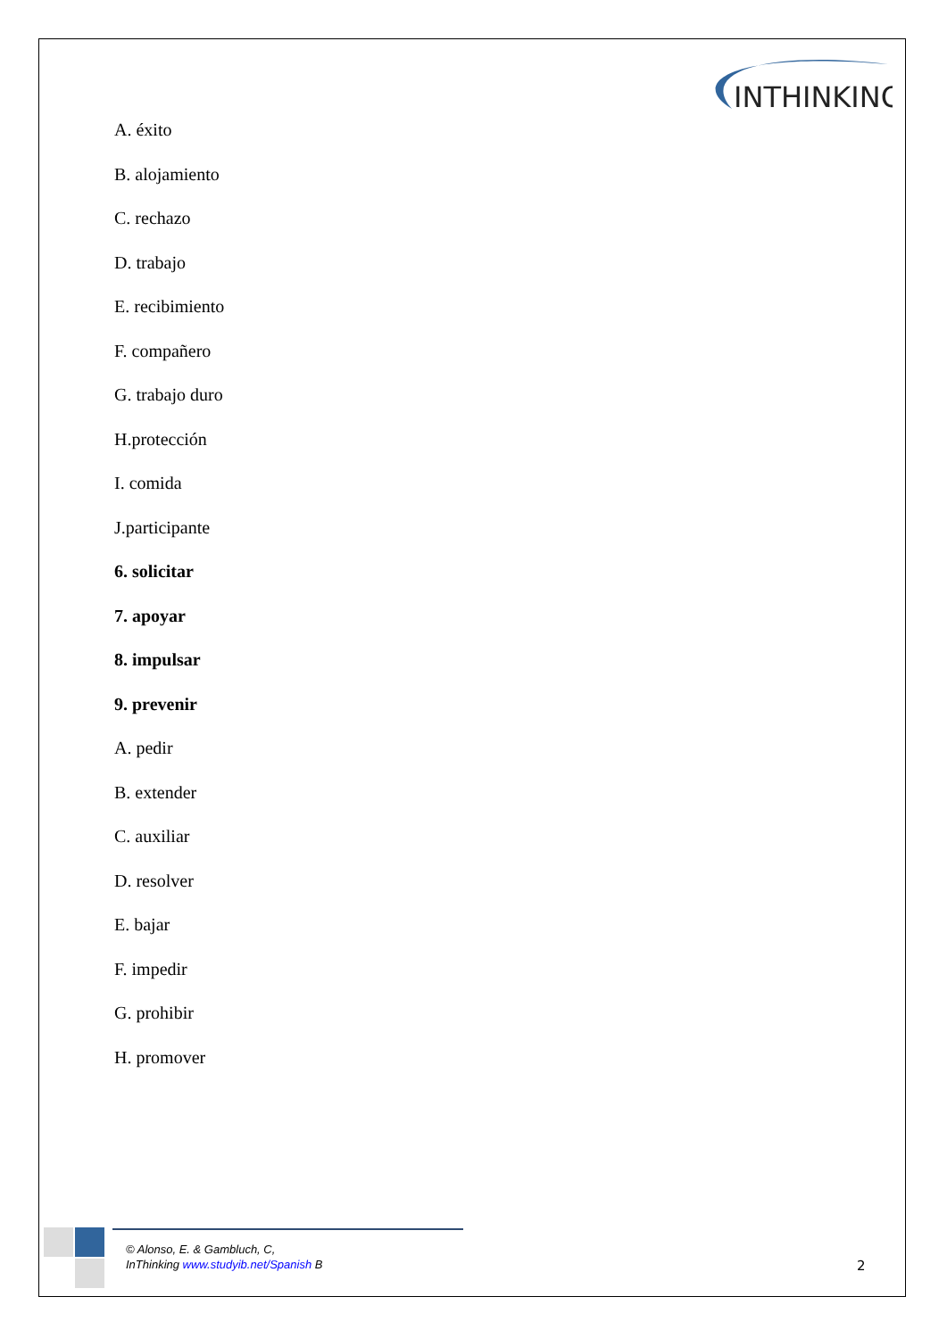INTHINKING
A. éxito
B. alojamiento
C. rechazo
D. trabajo
E. recibimiento
F. compañero
G. trabajo duro
H.protección
I. comida
J.participante
6. solicitar
7. apoyar
8. impulsar
9. prevenir
A. pedir
B. extender
C. auxiliar
D. resolver
E. bajar
F. impedir
G. prohibir
H. promover
© Alonso, E. & Gambluch, C,
InThinking www.studyib.net/Spanish B
2